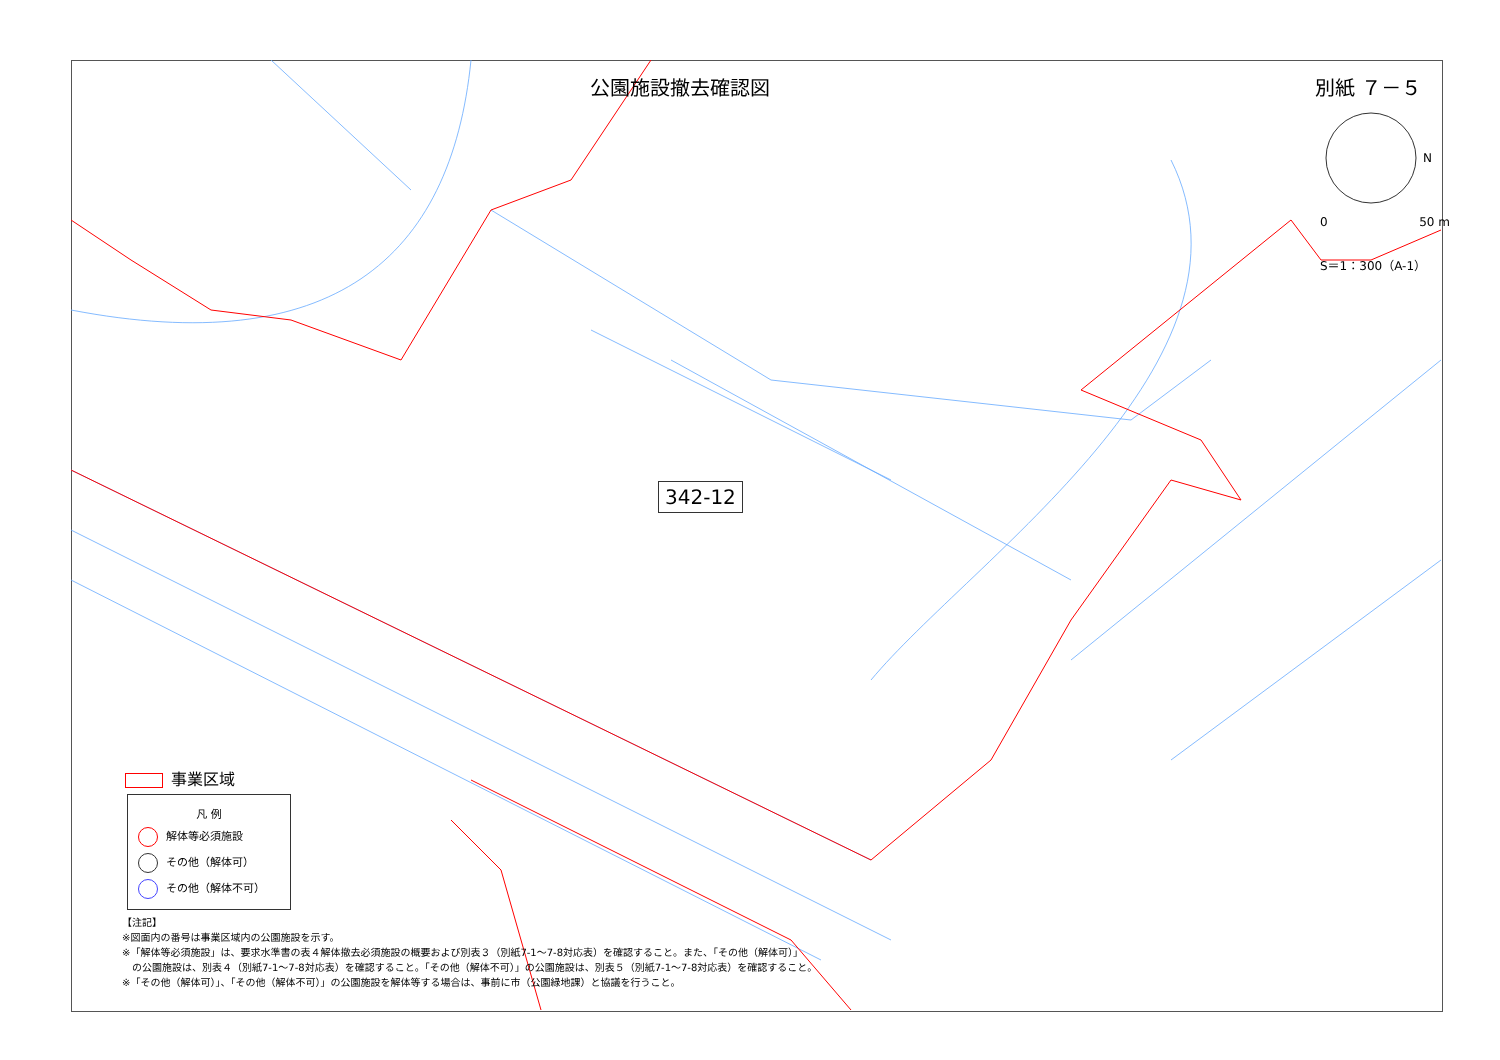N
公園施設撤去確認図 別紙 ７－５
0 50 m
S＝1：300（A-1）
342-12
事業区域
凡 例
解体等必須施設
その他（解体可）
その他（解体不可）
【注記】
※図面内の番号は事業区域内の公園施設を示す。
※「解体等必須施設」は、要求水準書の表４解体撤去必須施設の概要および別表３（別紙7-1～7-8対応表）を確認すること。また、「その他（解体可）」
　の公園施設は、別表４（別紙7-1～7-8対応表）を確認すること。「その他（解体不可）」の公園施設は、別表５（別紙7-1～7-8対応表）を確認すること。
※「その他（解体可）」、「その他（解体不可）」の公園施設を解体等する場合は、事前に市（公園緑地課）と協議を行うこと。